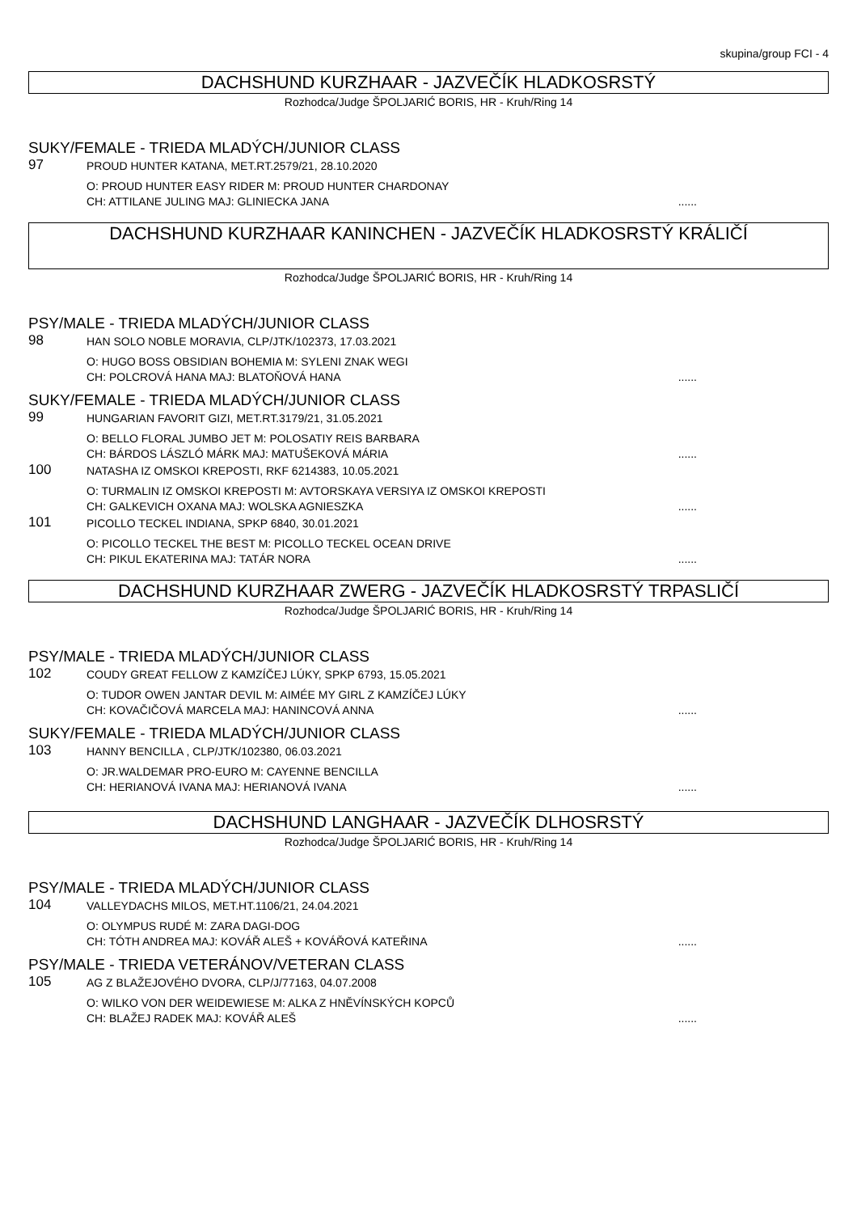skupina/group FCI - 4
DACHSHUND KURZHAAR - JAZVEČÍK HLADKOSRSTÝ
Rozhodca/Judge ŠPOLJARIĆ BORIS, HR - Kruh/Ring 14
SUKY/FEMALE - TRIEDA MLADÝCH/JUNIOR CLASS
97
PROUD HUNTER KATANA, MET.RT.2579/21, 28.10.2020
O: PROUD HUNTER EASY RIDER M: PROUD HUNTER CHARDONAY
CH: ATTILANE JULING MAJ: GLINIECKA JANA......
DACHSHUND KURZHAAR KANINCHEN - JAZVEČÍK HLADKOSRSTÝ KRÁLIČÍ
Rozhodca/Judge ŠPOLJARIĆ BORIS, HR - Kruh/Ring 14
PSY/MALE - TRIEDA MLADÝCH/JUNIOR CLASS
98
HAN SOLO NOBLE MORAVIA, CLP/JTK/102373, 17.03.2021
O: HUGO BOSS OBSIDIAN BOHEMIA M: SYLENI ZNAK WEGI
CH: POLCROVÁ HANA MAJ: BLATOŇOVÁ HANA......
SUKY/FEMALE - TRIEDA MLADÝCH/JUNIOR CLASS
99
HUNGARIAN FAVORIT GIZI, MET.RT.3179/21, 31.05.2021
O: BELLO FLORAL JUMBO JET M: POLOSATIY REIS BARBARA
CH: BÁRDOS LÁSZLÓ MÁRK MAJ: MATUŠEKOVÁ MÁRIA......
100
NATASHA IZ OMSKOI KREPOSTI, RKF 6214383, 10.05.2021
O: TURMALIN IZ OMSKOI KREPOSTI M: AVTORSKAYA VERSIYA IZ OMSKOI KREPOSTI
CH: GALKEVICH OXANA MAJ: WOLSKA AGNIESZKA......
101
PICOLLO TECKEL INDIANA, SPKP 6840, 30.01.2021
O: PICOLLO TECKEL THE BEST M: PICOLLO TECKEL OCEAN DRIVE
CH: PIKUL EKATERINA MAJ: TATÁR NORA......
DACHSHUND KURZHAAR ZWERG - JAZVEČÍK HLADKOSRSTÝ TRPASLIČÍ
Rozhodca/Judge ŠPOLJARIĆ BORIS, HR - Kruh/Ring 14
PSY/MALE - TRIEDA MLADÝCH/JUNIOR CLASS
102
COUDY GREAT FELLOW Z KAMZÍČEJ LÚKY, SPKP 6793, 15.05.2021
O: TUDOR OWEN JANTAR DEVIL M: AIMÉE MY GIRL Z KAMZÍČEJ LÚKY
CH: KOVAČIČOVÁ MARCELA MAJ: HANINCOVÁ ANNA......
SUKY/FEMALE - TRIEDA MLADÝCH/JUNIOR CLASS
103
HANNY BENCILLA , CLP/JTK/102380, 06.03.2021
O: JR.WALDEMAR PRO-EURO M: CAYENNE BENCILLA
CH: HERIANOVÁ IVANA MAJ: HERIANOVÁ IVANA......
DACHSHUND LANGHAAR - JAZVEČÍK DLHOSRSTÝ
Rozhodca/Judge ŠPOLJARIĆ BORIS, HR - Kruh/Ring 14
PSY/MALE - TRIEDA MLADÝCH/JUNIOR CLASS
104
VALLEYDACHS MILOS, MET.HT.1106/21, 24.04.2021
O: OLYMPUS RUDÉ M: ZARA DAGI-DOG
CH: TÓTH ANDREA MAJ: KOVÁŘ ALEŠ + KOVÁŘOVÁ KATEŘINA......
PSY/MALE - TRIEDA VETERÁNOV/VETERAN CLASS
105
AG Z BLAŽEJOVÉHO DVORA, CLP/J/77163, 04.07.2008
O: WILKO VON DER WEIDEWIESE M: ALKA Z HNĚVÍNSKÝCH KOPCŮ
CH: BLAŽEJ RADEK MAJ: KOVÁŘ ALEŠ......